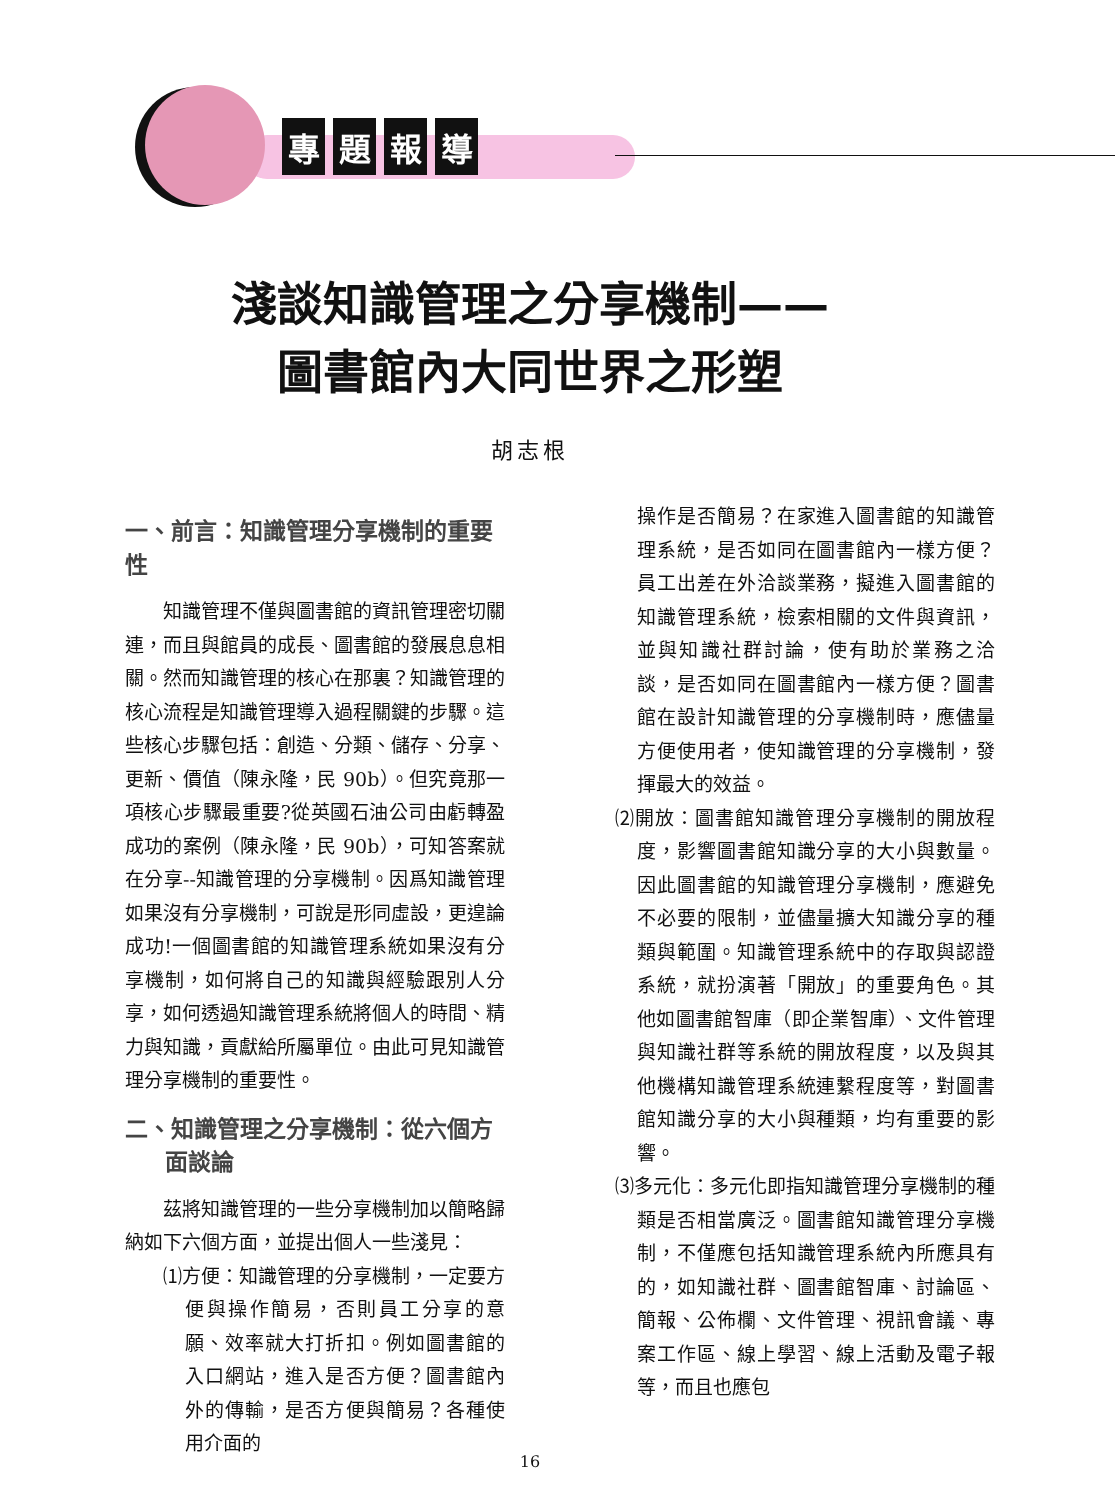專題報導
淺談知識管理之分享機制——
圖書館內大同世界之形塑
胡志根
一、前言：知識管理分享機制的重要性
知識管理不僅與圖書館的資訊管理密切關連，而且與館員的成長、圖書館的發展息息相關。然而知識管理的核心在那裏？知識管理的核心流程是知識管理導入過程關鍵的步驟。這些核心步驟包括：創造、分類、儲存、分享、更新、價值（陳永隆，民 90b）。但究竟那一項核心步驟最重要?從英國石油公司由虧轉盈成功的案例（陳永隆，民 90b），可知答案就在分享--知識管理的分享機制。因爲知識管理如果沒有分享機制，可說是形同虛設，更遑論成功!一個圖書館的知識管理系統如果沒有分享機制，如何將自己的知識與經驗跟別人分享，如何透過知識管理系統將個人的時間、精力與知識，貢獻給所屬單位。由此可見知識管理分享機制的重要性。
二、知識管理之分享機制：從六個方
面談論
茲將知識管理的一些分享機制加以簡略歸納如下六個方面，並提出個人一些淺見：
⑴方便：知識管理的分享機制，一定要方便與操作簡易，否則員工分享的意願、效率就大打折扣。例如圖書館的入口網站，進入是否方便？圖書館內外的傳輸，是否方便與簡易？各種使用介面的
操作是否簡易？在家進入圖書館的知識管理系統，是否如同在圖書館內一樣方便？員工出差在外洽談業務，擬進入圖書館的知識管理系統，檢索相關的文件與資訊，並與知識社群討論，使有助於業務之洽談，是否如同在圖書館內一樣方便？圖書館在設計知識管理的分享機制時，應儘量方便使用者，使知識管理的分享機制，發揮最大的效益。
⑵開放：圖書館知識管理分享機制的開放程度，影響圖書館知識分享的大小與數量。因此圖書館的知識管理分享機制，應避免不必要的限制，並儘量擴大知識分享的種類與範圍。知識管理系統中的存取與認證系統，就扮演著「開放」的重要角色。其他如圖書館智庫（即企業智庫）、文件管理與知識社群等系統的開放程度，以及與其他機構知識管理系統連繫程度等，對圖書館知識分享的大小與種類，均有重要的影響。
⑶多元化：多元化即指知識管理分享機制的種類是否相當廣泛。圖書館知識管理分享機制，不僅應包括知識管理系統內所應具有的，如知識社群、圖書館智庫、討論區、簡報、公佈欄、文件管理、視訊會議、專案工作區、線上學習、線上活動及電子報等，而且也應包
16